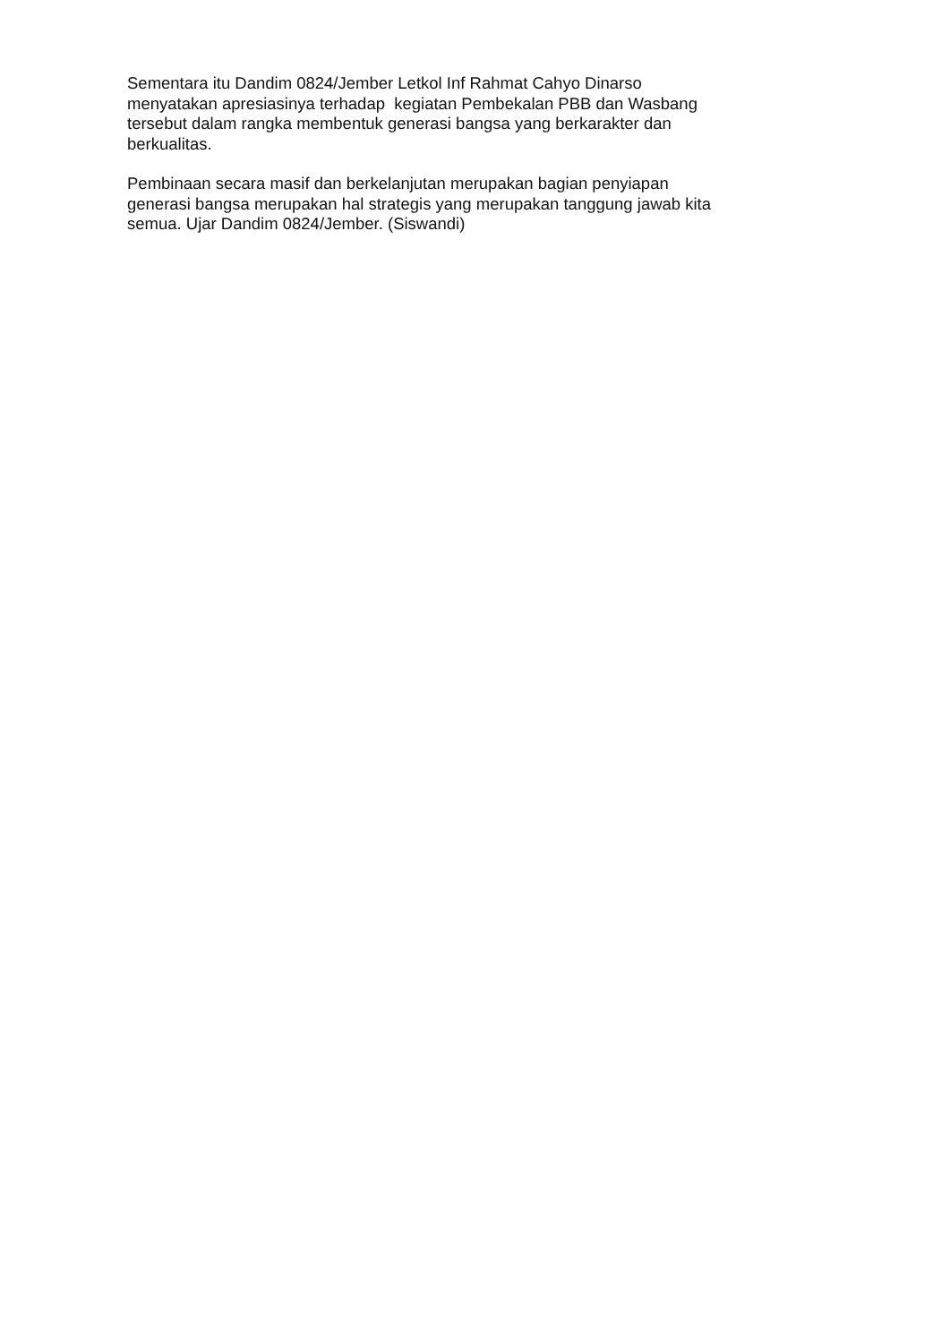Sementara itu Dandim 0824/Jember Letkol Inf Rahmat Cahyo Dinarso
menyatakan apresiasinya terhadap kegiatan Pembekalan PBB dan Wasbang
tersebut dalam rangka membentuk generasi bangsa yang berkarakter dan
berkualitas.
Pembinaan secara masif dan berkelanjutan merupakan bagian penyiapan
generasi bangsa merupakan hal strategis yang merupakan tanggung jawab kita
semua. Ujar Dandim 0824/Jember. (Siswandi)